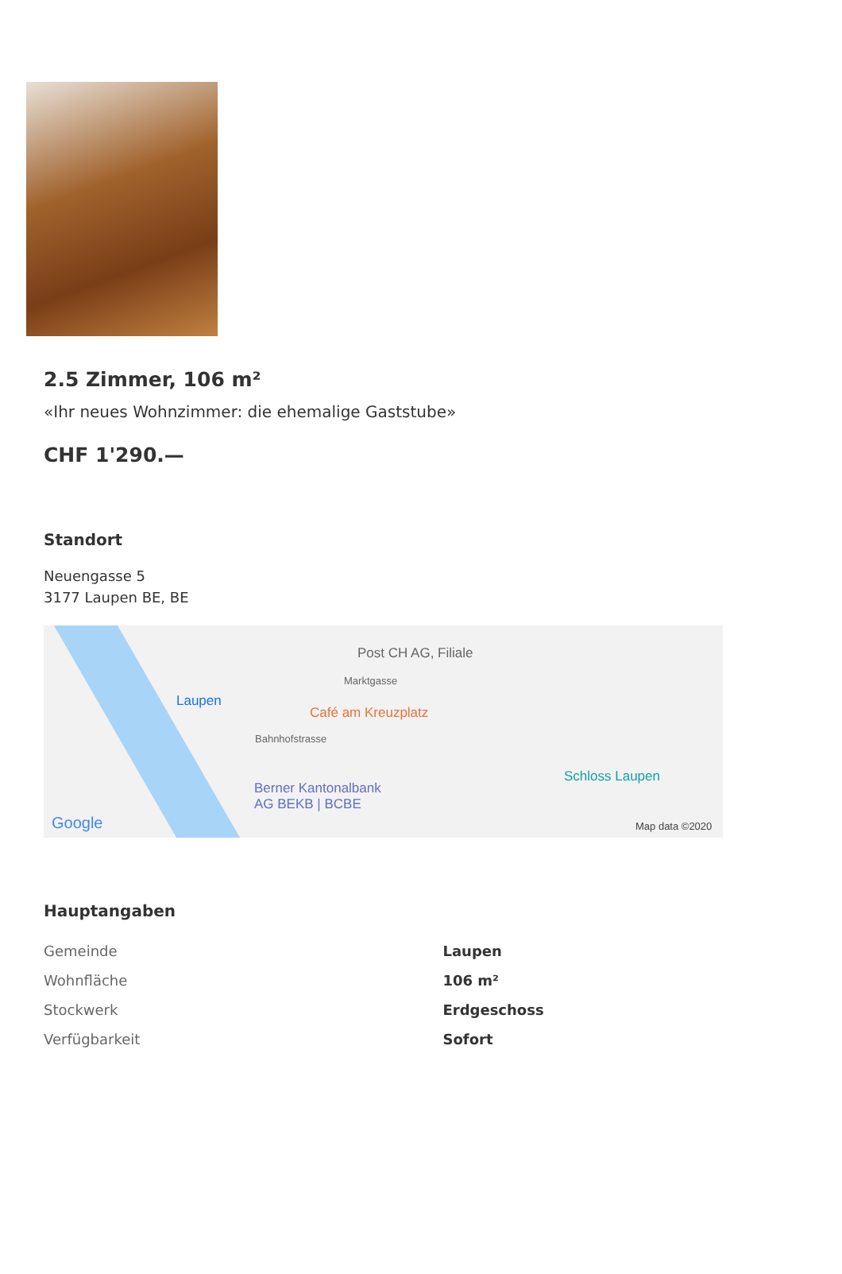2.5 Zimmer, 106 m²
«Ihr neues Wohnzimmer: die ehemalige Gaststube»
CHF 1'290.—
Standort
Neuengasse 5
3177 Laupen BE, BE
Post CH AG, Filiale
Marktgasse
Laupen
Café am Kreuzplatz
Bahnhofstrasse
Berner Kantonalbank
AG BEKB | BCBE
Schloss Laupen
Google Map data ©2020
Hauptangaben
| Gemeinde | Laupen |
| Wohnfläche | 106 m² |
| Stockwerk | Erdgeschoss |
| Verfügbarkeit | Sofort |